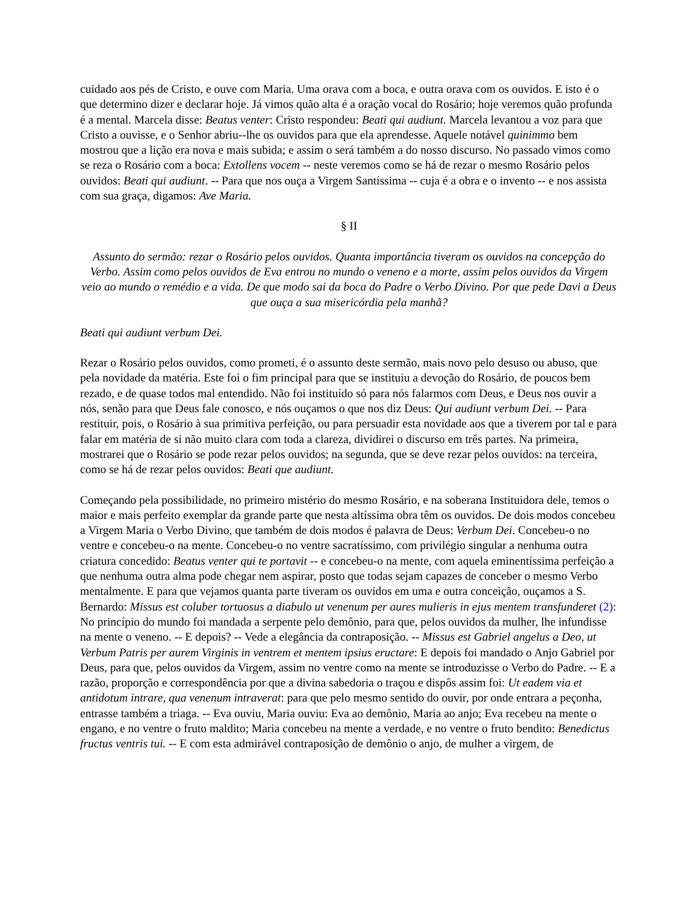cuidado aos pés de Cristo, e ouve com Maria. Uma orava com a boca, e outra orava com os ouvidos. E isto é o que determino dizer e declarar hoje. Já vimos quão alta é a oração vocal do Rosário; hoje veremos quão profunda é a mental. Marcela disse: Beatus venter: Cristo respondeu: Beati qui audiunt. Marcela levantou a voz para que Cristo a ouvisse, e o Senhor abriu--lhe os ouvidos para que ela aprendesse. Aquele notável quinimmo bem mostrou que a lição era nova e mais subida; e assim o será também a do nosso discurso. No passado vimos como se reza o Rosário com a boca: Extollens vocem -- neste veremos como se há de rezar o mesmo Rosário pelos ouvidos: Beati qui audiunt. -- Para que nos ouça a Virgem Santíssima -- cuja é a obra e o invento -- e nos assista com sua graça, digamos: Ave Maria.
§ II
Assunto do sermão: rezar o Rosário pelos ouvidos. Quanta importância tiveram os ouvidos na concepção do Verbo. Assim como pelos ouvidos de Eva entrou no mundo o veneno e a morte, assim pelos ouvidos da Virgem veio ao mundo o remédio e a vida. De que modo sai da boca do Padre o Verbo Divino. Por que pede Davi a Deus que ouça a sua misericórdia pela manhã?
Beati qui audiunt verbum Dei.
Rezar o Rosário pelos ouvidos, como prometi, é o assunto deste sermão, mais novo pelo desuso ou abuso, que pela novidade da matéria. Este foi o fim principal para que se instituiu a devoção do Rosário, de poucos bem rezado, e de quase todos mal entendido. Não foi instituído só para nós falarmos com Deus, e Deus nos ouvir a nós, senão para que Deus fale conosco, e nós ouçamos o que nos diz Deus: Qui audiunt verbum Dei. -- Para restituir, pois, o Rosário à sua primitiva perfeição, ou para persuadir esta novidade aos que a tiverem por tal e para falar em matéria de si não muito clara com toda a clareza, dividirei o discurso em três partes. Na primeira, mostrarei que o Rosário se pode rezar pelos ouvidos; na segunda, que se deve rezar pelos ouvidos: na terceira, como se há de rezar pelos ouvidos: Beati que audiunt.
Começando pela possibilidade, no primeiro mistério do mesmo Rosário, e na soberana Instituidora dele, temos o maior e mais perfeito exemplar da grande parte que nesta altíssima obra têm os ouvidos. De dois modos concebeu a Virgem Maria o Verbo Divino, que também de dois modos é palavra de Deus: Verbum Dei. Concebeu-o no ventre e concebeu-o na mente. Concebeu-o no ventre sacratíssimo, com privilégio singular a nenhuma outra criatura concedido: Beatus venter qui te portavit -- e concebeu-o na mente, com aquela eminentíssima perfeição a que nenhuma outra alma pode chegar nem aspirar, posto que todas sejam capazes de conceber o mesmo Verbo mentalmente. E para que vejamos quanta parte tiveram os ouvidos em uma e outra conceição, ouçamos a S. Bernardo: Missus est coluber tortuosus a diabulo ut venenum per aures mulieris in ejus mentem transfunderet (2): No princípio do mundo foi mandada a serpente pelo demônio, para que, pelos ouvidos da mulher, lhe infundisse na mente o veneno. -- E depois? -- Vede a elegância da contraposição. -- Missus est Gabriel angelus a Deo, ut Verbum Patris per aurem Virginis in ventrem et mentem ipsius eructare: E depois foi mandado o Anjo Gabriel por Deus, para que, pelos ouvidos da Virgem, assim no ventre como na mente se introduzisse o Verbo do Padre. -- E a razão, proporção e correspondência por que a divina sabedoria o traçou e dispôs assim foi: Ut eadem via et antidotum intrare, qua venenum intraverat: para que pelo mesmo sentido do ouvir, por onde entrara a peçonha, entrasse também a triaga. -- Eva ouviu, Maria ouviu: Eva ao demônio, Maria ao anjo; Eva recebeu na mente o engano, e no ventre o fruto maldito; Maria concebeu na mente a verdade, e no ventre o fruto bendito: Benedictus fructus ventris tui. -- E com esta admirável contraposição de demônio o anjo, de mulher a virgem, de